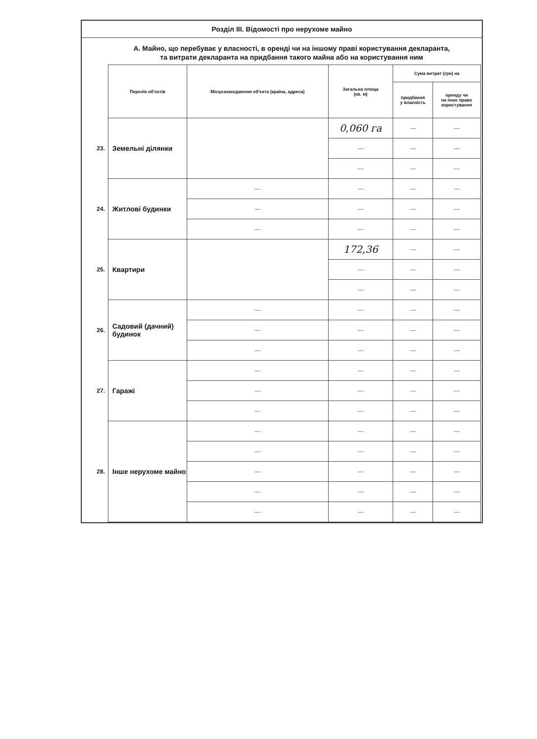Розділ III. Відомості про нерухоме майно
А. Майно, що перебуває у власності, в оренді чи на іншому праві користування декларанта,
та витрати декларанта на придбання такого майна або на користування ним
| | Перелік об'єктів | Місцезнаходження об'єкта (країна, адреса) | Загальна площа (кв. м) | Сума витрат (грн) на | |
| --- | --- | --- | --- | --- | --- |
| | | | | придбання у власність | оренду чи на інше право користування |
| 23. | Земельні ділянки | | 0,060 га | — | — |
| | | | — | — | — |
| | | | — | — | — |
| 24. | Житлові будинки | — | — | — | — |
| | | — | — | — | — |
| | | — | — | — | — |
| 25. | Квартири | | 172,36 | — | — |
| | | | — | — | — |
| | | | — | — | — |
| 26. | Садовий (дачний) будинок | — | — | — | — |
| | | — | — | — | — |
| | | — | — | — | — |
| 27. | Гаражі | — | — | — | — |
| | | — | — | — | — |
| | | — | — | — | — |
| 28. | Інше нерухоме майно | — | — | — | — |
| | | — | — | — | — |
| | | — | — | — | — |
| | | — | — | — | — |
| | | — | — | — | — |